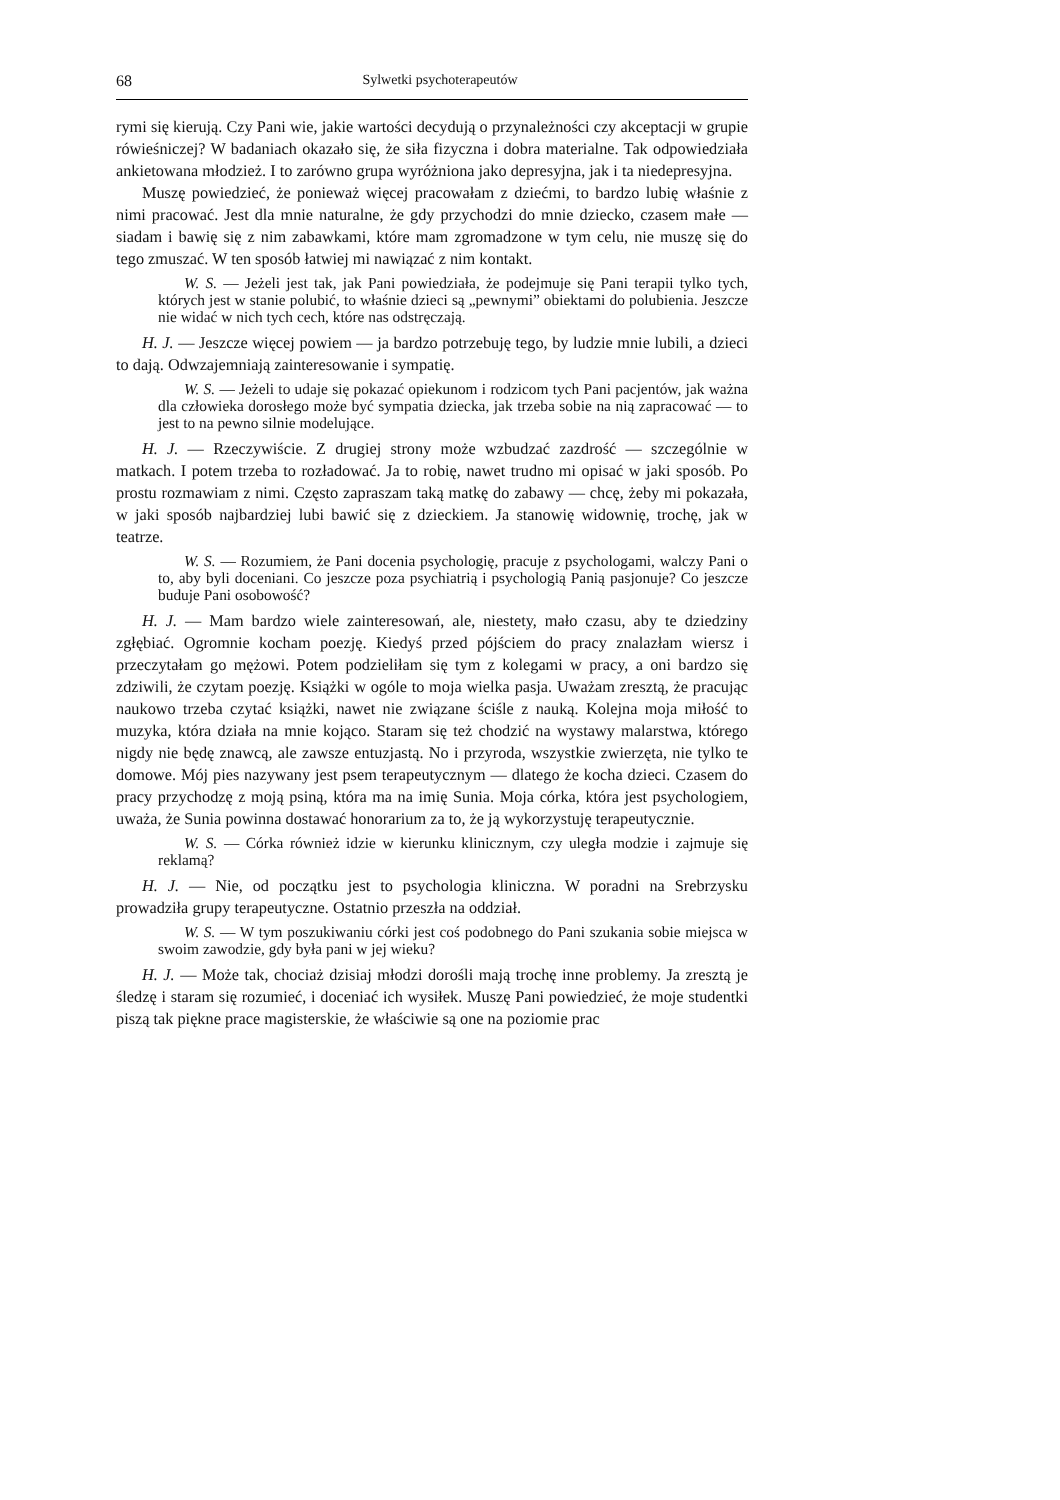68 Sylwetki psychoterapeutów
rymi się kierują. Czy Pani wie, jakie wartości decydują o przynależności czy akceptacji w grupie rówieśniczej? W badaniach okazało się, że siła fizyczna i dobra materialne. Tak odpowiedziała ankietowana młodzież. I to zarówno grupa wyróżniona jako depresyjna, jak i ta niedepresyjna.
Muszę powiedzieć, że ponieważ więcej pracowałam z dziećmi, to bardzo lubię właśnie z nimi pracować. Jest dla mnie naturalne, że gdy przychodzi do mnie dziecko, czasem małe — siadam i bawię się z nim zabawkami, które mam zgromadzone w tym celu, nie muszę się do tego zmuszać. W ten sposób łatwiej mi nawiązać z nim kontakt.
W. S. — Jeżeli jest tak, jak Pani powiedziała, że podejmuje się Pani terapii tylko tych, których jest w stanie polubić, to właśnie dzieci są „pewnymi” obiektami do polubienia. Jeszcze nie widać w nich tych cech, które nas odstręczają.
H. J. — Jeszcze więcej powiem — ja bardzo potrzebuję tego, by ludzie mnie lubili, a dzieci to dają. Odwzajemniają zainteresowanie i sympatię.
W. S. — Jeżeli to udaje się pokazać opiekunom i rodzicom tych Pani pacjentów, jak ważna dla człowieka dorosłego może być sympatia dziecka, jak trzeba sobie na nią zapracować — to jest to na pewno silnie modelujące.
H. J. — Rzeczywiście. Z drugiej strony może wzbudzać zazdrość — szczególnie w matkach. I potem trzeba to rozładować. Ja to robię, nawet trudno mi opisać w jaki sposób. Po prostu rozmawiam z nimi. Często zapraszam taką matkę do zabawy — chcę, żeby mi pokazała, w jaki sposób najbardziej lubi bawić się z dzieckiem. Ja stanowię widownię, trochę, jak w teatrze.
W. S. — Rozumiem, że Pani docenia psychologię, pracuje z psychologami, walczy Pani o to, aby byli doceniani. Co jeszcze poza psychiatrią i psychologią Panią pasjonuje? Co jeszcze buduje Pani osobowość?
H. J. — Mam bardzo wiele zainteresowań, ale, niestety, mało czasu, aby te dziedziny zgłębiać. Ogromnie kocham poezję. Kiedyś przed pójściem do pracy znalazłam wiersz i przeczytałam go mężowi. Potem podzieliłam się tym z kolegami w pracy, a oni bardzo się zdziwili, że czytam poezję. Książki w ogóle to moja wielka pasja. Uważam zresztą, że pracując naukowo trzeba czytać książki, nawet nie związane ściśle z nauką. Kolejna moja miłość to muzyka, która działa na mnie kojąco. Staram się też chodzić na wystawy malarstwa, którego nigdy nie będę znawcą, ale zawsze entuzjastą. No i przyroda, wszystkie zwierzęta, nie tylko te domowe. Mój pies nazywany jest psem terapeutycznym — dlatego że kocha dzieci. Czasem do pracy przychodzę z moją psiną, która ma na imię Sunia. Moja córka, która jest psychologiem, uważa, że Sunia powinna dostawać honorarium za to, że ją wykorzystuję terapeutycznie.
W. S. — Córka również idzie w kierunku klinicznym, czy uległa modzie i zajmuje się reklamą?
H. J. — Nie, od początku jest to psychologia kliniczna. W poradni na Srebrzysku prowadziła grupy terapeutyczne. Ostatnio przeszła na oddział.
W. S. — W tym poszukiwaniu córki jest coś podobnego do Pani szukania sobie miejsca w swoim zawodzie, gdy była pani w jej wieku?
H. J. — Może tak, chociaż dzisiaj młodzi dorośli mają trochę inne problemy. Ja zresztą je śledzę i staram się rozumieć, i doceniać ich wysiłek. Muszę Pani powiedzieć, że moje studentki piszą tak piękne prace magisterskie, że właściwie są one na poziomie prac